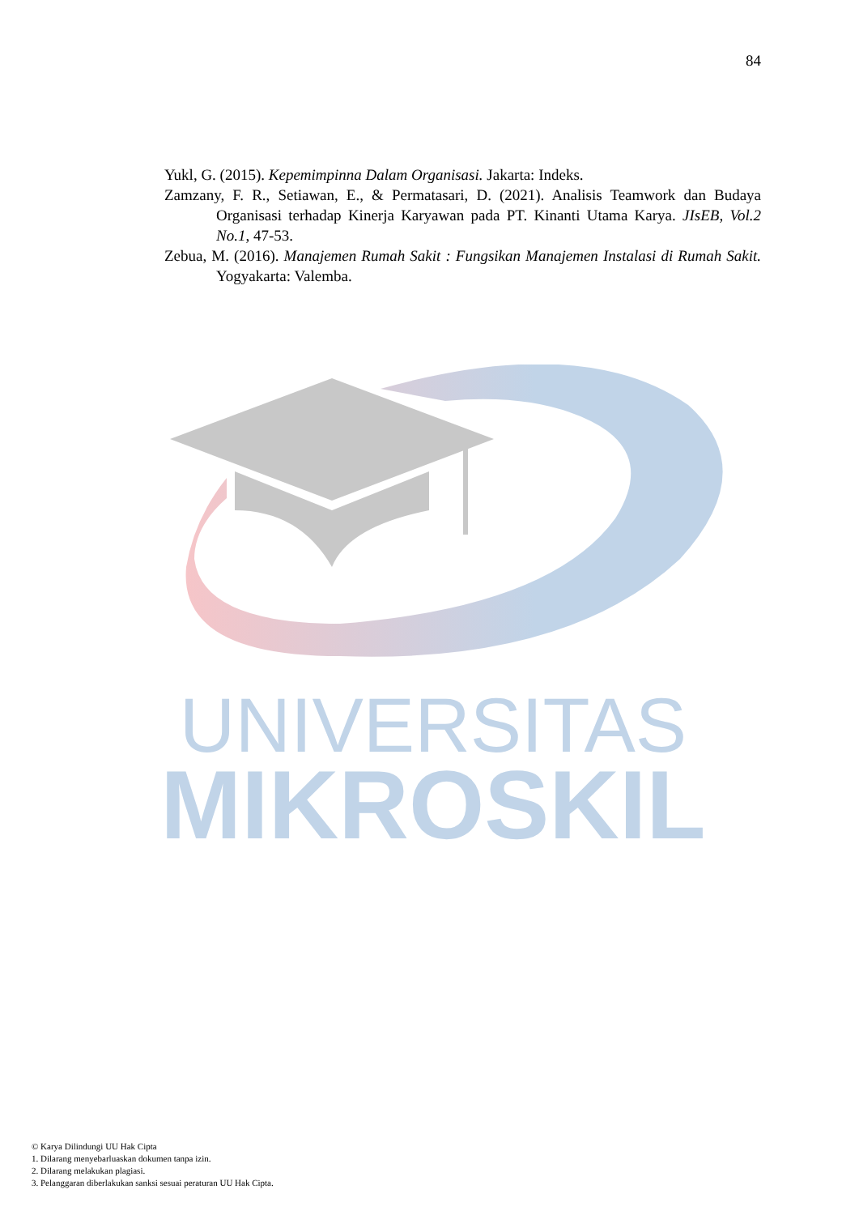84
Yukl, G. (2015). Kepemimpinna Dalam Organisasi. Jakarta: Indeks.
Zamzany, F. R., Setiawan, E., & Permatasari, D. (2021). Analisis Teamwork dan Budaya Organisasi terhadap Kinerja Karyawan pada PT. Kinanti Utama Karya. JIsEB, Vol.2 No.1, 47-53.
Zebua, M. (2016). Manajemen Rumah Sakit : Fungsikan Manajemen Instalasi di Rumah Sakit. Yogyakarta: Valemba.
UNIVERSITAS
MIKROSKIL
© Karya Dilindungi UU Hak Cipta
1. Dilarang menyebarluaskan dokumen tanpa izin.
2. Dilarang melakukan plagiasi.
3. Pelanggaran diberlakukan sanksi sesuai peraturan UU Hak Cipta.